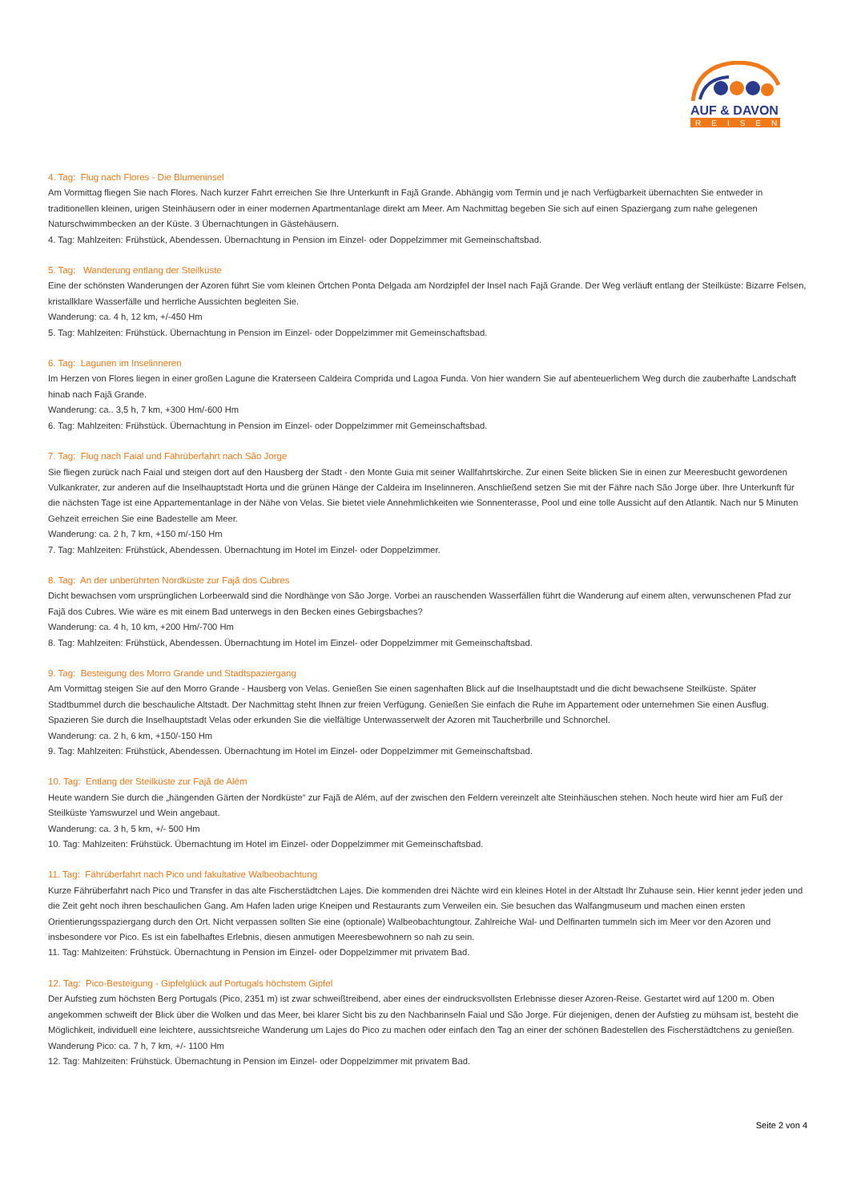AUF & DAVON
REISEN
4. Tag: Flug nach Flores - Die Blumeninsel
Am Vormittag fliegen Sie nach Flores. Nach kurzer Fahrt erreichen Sie Ihre Unterkunft in Fajã Grande. Abhängig vom Termin und je nach Verfügbarkeit übernachten Sie entweder in traditionellen kleinen, urigen Steinhäusern oder in einer modernen Apartmentanlage direkt am Meer. Am Nachmittag begeben Sie sich auf einen Spaziergang zum nahe gelegenen Naturschwimmbecken an der Küste. 3 Übernachtungen in Gästehäusern.
4. Tag: Mahlzeiten: Frühstück, Abendessen. Übernachtung in Pension im Einzel- oder Doppelzimmer mit Gemeinschaftsbad.
5. Tag: Wanderung entlang der Steilküste
Eine der schönsten Wanderungen der Azoren führt Sie vom kleinen Örtchen Ponta Delgada am Nordzipfel der Insel nach Fajã Grande. Der Weg verläuft entlang der Steilküste: Bizarre Felsen, kristallklare Wasserfälle und herrliche Aussichten begleiten Sie.
Wanderung: ca. 4 h, 12 km, +/-450 Hm
5. Tag: Mahlzeiten: Frühstück. Übernachtung in Pension im Einzel- oder Doppelzimmer mit Gemeinschaftsbad.
6. Tag: Lagunen im Inselinneren
Im Herzen von Flores liegen in einer großen Lagune die Kraterseen Caldeira Comprida und Lagoa Funda. Von hier wandern Sie auf abenteuerlichem Weg durch die zauberhafte Landschaft hinab nach Fajã Grande.
Wanderung: ca.. 3,5 h, 7 km, +300 Hm/-600 Hm
6. Tag: Mahlzeiten: Frühstück. Übernachtung in Pension im Einzel- oder Doppelzimmer mit Gemeinschaftsbad.
7. Tag: Flug nach Faial und Fährüberfahrt nach São Jorge
Sie fliegen zurück nach Faial und steigen dort auf den Hausberg der Stadt - den Monte Guia mit seiner Wallfahrtskirche. Zur einen Seite blicken Sie in einen zur Meeresbucht gewordenen Vulkankrater, zur anderen auf die Inselhauptstadt Horta und die grünen Hänge der Caldeira im Inselinneren. Anschließend setzen Sie mit der Fähre nach São Jorge über. Ihre Unterkunft für die nächsten Tage ist eine Appartementanlage in der Nähe von Velas. Sie bietet viele Annehmlichkeiten wie Sonnenterasse, Pool und eine tolle Aussicht auf den Atlantik. Nach nur 5 Minuten Gehzeit erreichen Sie eine Badestelle am Meer.
Wanderung: ca. 2 h, 7 km, +150 m/-150 Hm
7. Tag: Mahlzeiten: Frühstück, Abendessen. Übernachtung im Hotel im Einzel- oder Doppelzimmer.
8. Tag: An der unberührten Nordküste zur Fajã dos Cubres
Dicht bewachsen vom ursprünglichen Lorbeerwald sind die Nordhänge von São Jorge. Vorbei an rauschenden Wasserfällen führt die Wanderung auf einem alten, verwunschenen Pfad zur Fajã dos Cubres. Wie wäre es mit einem Bad unterwegs in den Becken eines Gebirgsbaches?
Wanderung: ca. 4 h, 10 km, +200 Hm/-700 Hm
8. Tag: Mahlzeiten: Frühstück, Abendessen. Übernachtung im Hotel im Einzel- oder Doppelzimmer mit Gemeinschaftsbad.
9. Tag: Besteigung des Morro Grande und Stadtspaziergang
Am Vormittag steigen Sie auf den Morro Grande - Hausberg von Velas. Genießen Sie einen sagenhaften Blick auf die Inselhauptstadt und die dicht bewachsene Steilküste. Später Stadtbummel durch die beschauliche Altstadt. Der Nachmittag steht Ihnen zur freien Verfügung. Genießen Sie einfach die Ruhe im Appartement oder unternehmen Sie einen Ausflug. Spazieren Sie durch die Inselhauptstadt Velas oder erkunden Sie die vielfältige Unterwasserwelt der Azoren mit Taucherbrille und Schnorchel.
Wanderung: ca. 2 h, 6 km, +150/-150 Hm
9. Tag: Mahlzeiten: Frühstück, Abendessen. Übernachtung im Hotel im Einzel- oder Doppelzimmer mit Gemeinschaftsbad.
10. Tag: Entlang der Steilküste zur Fajã de Além
Heute wandern Sie durch die „hängenden Gärten der Nordküste“ zur Fajã de Além, auf der zwischen den Feldern vereinzelt alte Steinhäuschen stehen. Noch heute wird hier am Fuß der Steilküste Yamswurzel und Wein angebaut.
Wanderung: ca. 3 h, 5 km, +/- 500 Hm
10. Tag: Mahlzeiten: Frühstück. Übernachtung im Hotel im Einzel- oder Doppelzimmer mit Gemeinschaftsbad.
11. Tag: Fährüberfahrt nach Pico und fakultative Walbeobachtung
Kurze Fährüberfahrt nach Pico und Transfer in das alte Fischerstädtchen Lajes. Die kommenden drei Nächte wird ein kleines Hotel in der Altstadt Ihr Zuhause sein. Hier kennt jeder jeden und die Zeit geht noch ihren beschaulichen Gang. Am Hafen laden urige Kneipen und Restaurants zum Verweilen ein. Sie besuchen das Walfangmuseum und machen einen ersten Orientierungsspaziergang durch den Ort. Nicht verpassen sollten Sie eine (optionale) Walbeobachtungtour. Zahlreiche Wal- und Delfinarten tummeln sich im Meer vor den Azoren und insbesondere vor Pico. Es ist ein fabelhaftes Erlebnis, diesen anmutigen Meeresbewohnern so nah zu sein.
11. Tag: Mahlzeiten: Frühstück. Übernachtung in Pension im Einzel- oder Doppelzimmer mit privatem Bad.
12. Tag: Pico-Besteigung - Gipfelglück auf Portugals höchstem Gipfel
Der Aufstieg zum höchsten Berg Portugals (Pico, 2351 m) ist zwar schweißtreibend, aber eines der eindrucksvollsten Erlebnisse dieser Azoren-Reise. Gestartet wird auf 1200 m. Oben angekommen schweift der Blick über die Wolken und das Meer, bei klarer Sicht bis zu den Nachbarinseln Faial und São Jorge. Für diejenigen, denen der Aufstieg zu mühsam ist, besteht die Möglichkeit, individuell eine leichtere, aussichtsreiche Wanderung um Lajes do Pico zu machen oder einfach den Tag an einer der schönen Badestellen des Fischerstädtchens zu genießen.
Wanderung Pico: ca. 7 h, 7 km, +/- 1100 Hm
12. Tag: Mahlzeiten: Frühstück. Übernachtung in Pension im Einzel- oder Doppelzimmer mit privatem Bad.
Seite 2 von 4